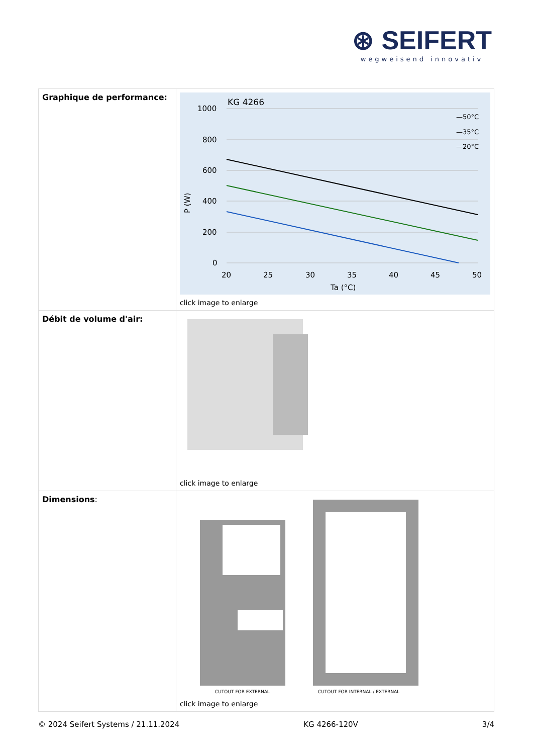⊛ SEIFERT
wegweisend innovativ
| Graphique de performance: | KG 4266 1000 800 600 400 200 0 20 25 30 35 40 45 50 Ta (°C) P (W) —50°C —35°C —20°C click image to enlarge |
| Débit de volume d'air: | click image to enlarge |
| Dimensions : | CUTOUT FOR EXTERNAL CUTOUT FOR INTERNAL / EXTERNAL click image to enlarge |
© 2024 Seifert Systems / 21.11.2024 KG 4266-120V 3/4